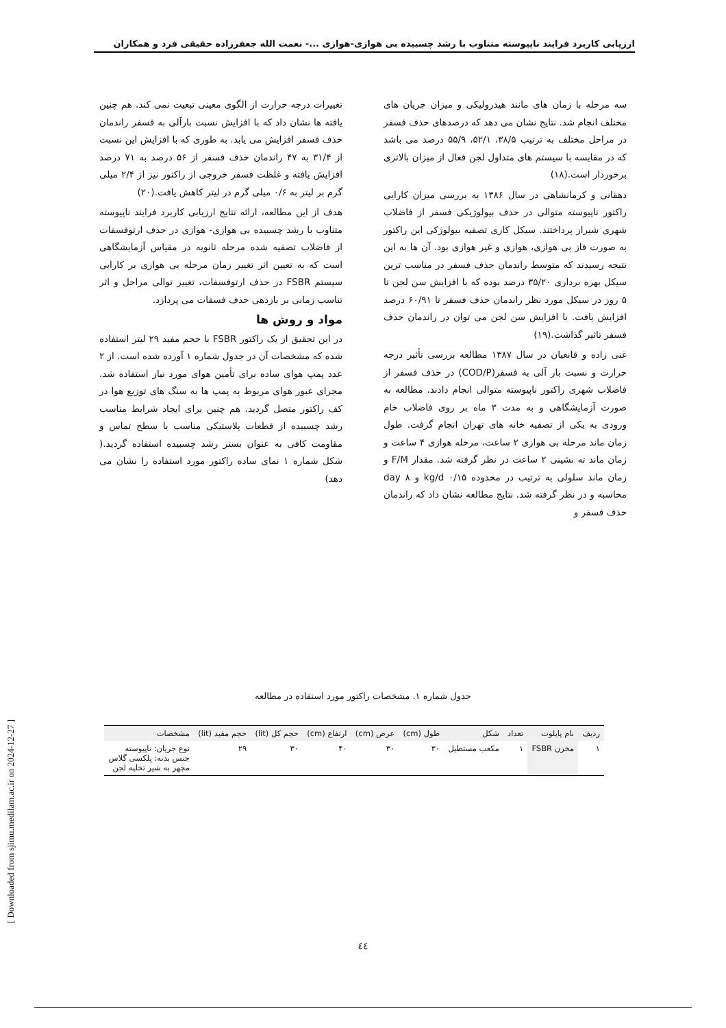ارزیابی کاربرد فرایند ناپیوسته متناوب با رشد چسبیده بی هوازی-هوازی ...- نعمت الله جعفرزاده حقیقی فرد و همکاران
سه مرحله با زمان های مانند هیدرولیکی و میزان جریان های مختلف انجام شد. نتایج نشان می دهد که درصدهای حذف فسفر در مراحل مختلف به ترتیب ۳۸/۵، ۵۲/۱، ۵۵/۹ درصد می باشد که در مقایسه با سیستم های متداول لجن فعال از میزان بالاتری برخوردار است.(۱۸)
دهقانی و کرمانشاهی در سال ۱۳۸۶ به بررسی میزان کارایی راکتور ناپیوسته متوالی در حذف بیولوژیکی فسفر از فاضلاب شهری شیراز پرداختند. سیکل کاری تصفیه بیولوژکی این راکتور به صورت فاز بی هوازی، هوازی و غیر هوازی بود. آن ها به این نتیجه رسیدند که متوسط راندمان حذف فسفر در مناسب ترین سیکل بهره برداری ۳۵/۲۰ درصد بوده که با افزایش سن لجن تا ۵ روز در سیکل مورد نظر راندمان حذف فسفر تا ۶۰/۹۱ درصد افزایش یافت. با افزایش سن لجن می توان در راندمان حذف فسفر تاثیر گذاشت.(۱۹)
غنی زاده و قانعیان در سال ۱۳۸۷ مطالعه بررسی تأثیر درجه حرارت و نسبت بار آلی به فسفر(COD/P) در حذف فسفر از فاضلاب شهری راکتور ناپیوسته متوالی انجام دادند. مطالعه به صورت آزمایشگاهی و به مدت ۳ ماه بر روی فاضلاب خام ورودی به یکی از تصفیه خانه های تهران انجام گرفت. طول زمان ماند مرحله بی هوازی ۲ ساعت، مرحله هوازی ۴ ساعت و زمان ماند ته نشینی ۲ ساعت در نظر گرفته شد. مقدار F/M و زمان ماند سلولی به ترتیب در محدوده ۰/۱۵ kg/d و ۸ day محاسبه و در نظر گرفته شد. نتایج مطالعه نشان داد که راندمان حذف فسفر و
تغییرات درجه حرارت از الگوی معینی تبعیت نمی کند. هم چنین یافته ها نشان داد که با افزایش نسبت بارآلی به فسفر راندمان حذف فسفر افزایش می یابد. به طوری که با افزایش این نسبت از ۳۱/۴ به ۴۷ راندمان حذف فسفر از ۵۶ درصد به ۷۱ درصد افزایش یافته و غلظت فسفر خروجی از راکتور نیز از ۲/۴ میلی گرم بر لیتر به ۰/۶ میلی گرم در لیتر کاهش یافت.(۲۰)
هدف از این مطالعه، ارائه نتایج ارزیابی کاربرد فرایند ناپیوسته متناوب با رشد چسبیده بی هوازی- هوازی در حذف ارتوفسفات از فاضلاب تصفیه شده مرحله ثانویه در مقیاس آزمایشگاهی است که به تعیین اثر تغییر زمان مرحله بی هوازی بر کارایی سیستم FSBR در حذف ارتوفسفات، تغییر توالی مراحل و اثر تناسب زمانی بر بازدهی حذف فسفات می پردازد.
مواد و روش ها
در این تحقیق از یک راکتور FSBR با حجم مفید ۲۹ لیتر استفاده شده که مشخصات آن در جدول شماره ۱ آورده شده است. از ۲ عدد پمپ هوای ساده برای تأمین هوای مورد نیاز استفاده شد. مجرای عبور هوای مربوط به پمپ ها به سنگ های توزیع هوا در کف راکتور متصل گردید. هم چنین برای ایجاد شرایط مناسب رشد چسبیده از قطعات پلاستیکی مناسب با سطح تماس و مقاومت کافی به عنوان بستر رشد چسبیده استفاده گردید.( شکل شماره ۱ نمای ساده راکتور مورد استفاده را نشان می دهد)
جدول شماره ۱. مشخصات راکتور مورد استفاده در مطالعه
| ردیف | نام پایلوت | تعداد | شکل | طول (cm) | عرض (cm) | ارتفاع (cm) | حجم کل (lit) | حجم مفید (lit) | مشخصات |
| --- | --- | --- | --- | --- | --- | --- | --- | --- | --- |
| ۱ | مخزن FSBR | ۱ | مکعب مستطیل | ۳۰ | ۳۰ | ۴۰ | ۳۰ | ۲۹ | نوع جریان: ناپیوسته جنس بدنه: پلکسی گلاس مجهز به شیر تخلیه لجن |
[ Downloaded from sjimu.medilam.ac.ir on 2024-12-27 ]
٤٤